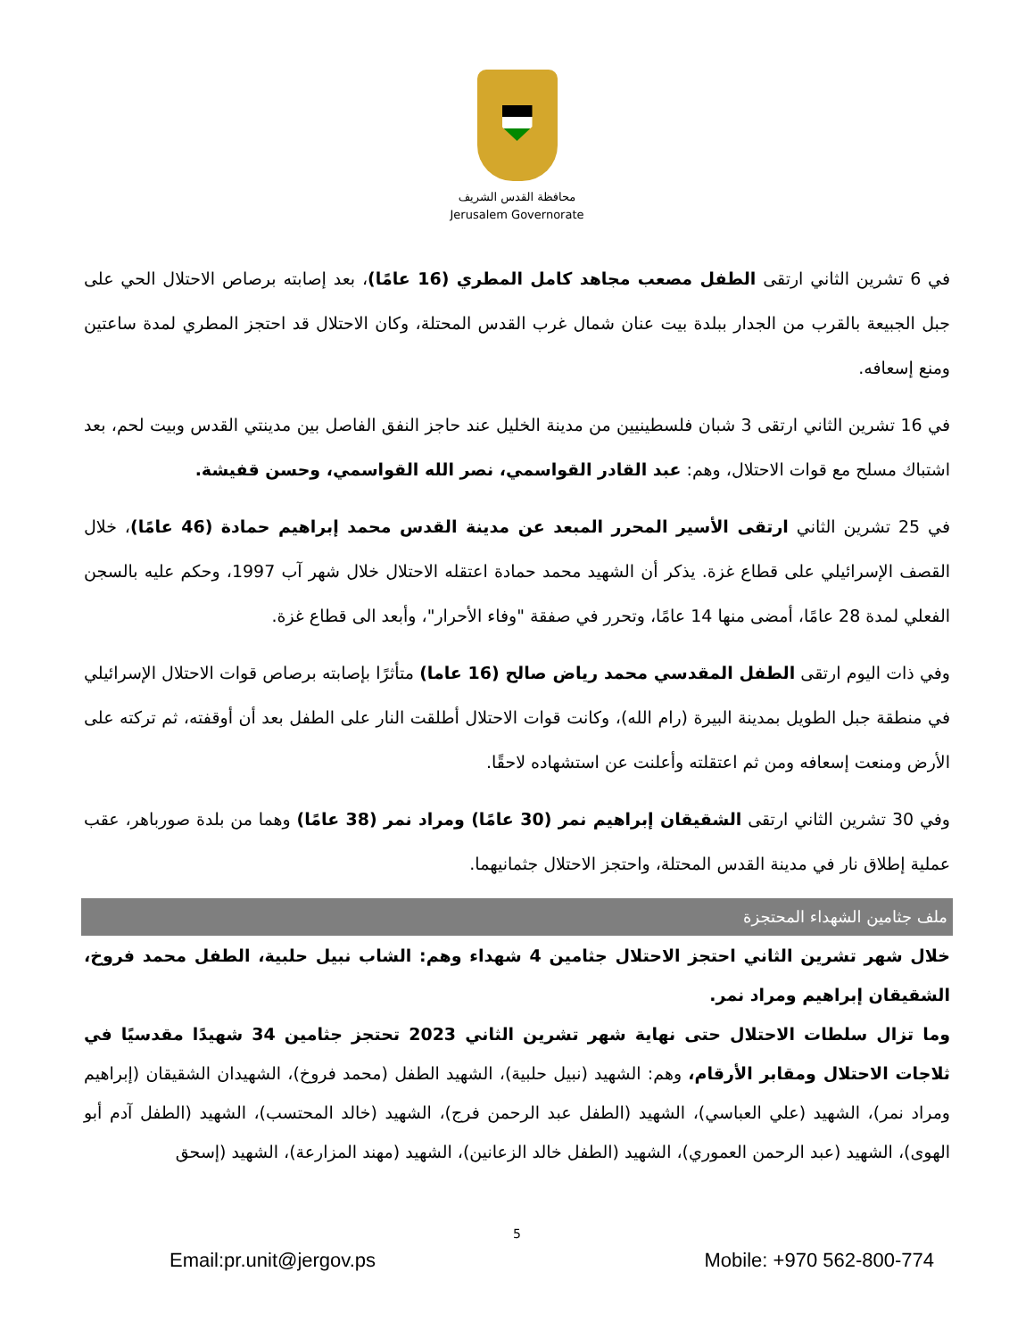محافظة القدس الشريف
Jerusalem Governorate
في 6 تشرين الثاني ارتقى الطفل مصعب مجاهد كامل المطري (16 عامًا)، بعد إصابته برصاص الاحتلال الحي على جبل الجبيعة بالقرب من الجدار ببلدة بيت عنان شمال غرب القدس المحتلة، وكان الاحتلال قد احتجز المطري لمدة ساعتين ومنع إسعافه.
في 16 تشرين الثاني ارتقى 3 شبان فلسطينيين من مدينة الخليل عند حاجز النفق الفاصل بين مدينتي القدس وبيت لحم، بعد اشتباك مسلح مع قوات الاحتلال، وهم: عبد القادر القواسمي، نصر الله القواسمي، وحسن قفيشة.
في 25 تشرين الثاني ارتقى الأسير المحرر المبعد عن مدينة القدس محمد إبراهيم حمادة (46 عامًا)، خلال القصف الإسرائيلي على قطاع غزة. يذكر أن الشهيد محمد حمادة اعتقله الاحتلال خلال شهر آب 1997، وحكم عليه بالسجن الفعلي لمدة 28 عامًا، أمضى منها 14 عامًا، وتحرر في صفقة "وفاء الأحرار"، وأبعد الى قطاع غزة.
وفي ذات اليوم ارتقى الطفل المقدسي محمد رياض صالح (16 عاما) متأثرًا بإصابته برصاص قوات الاحتلال الإسرائيلي في منطقة جبل الطويل بمدينة البيرة (رام الله)، وكانت قوات الاحتلال أطلقت النار على الطفل بعد أن أوقفته، ثم تركته على الأرض ومنعت إسعافه ومن ثم اعتقلته وأعلنت عن استشهاده لاحقًا.
وفي 30 تشرين الثاني ارتقى الشقيقان إبراهيم نمر (30 عامًا) ومراد نمر (38 عامًا) وهما من بلدة صورباهر، عقب عملية إطلاق نار في مدينة القدس المحتلة، واحتجز الاحتلال جثمانيهما.
ملف جثامين الشهداء المحتجزة
خلال شهر تشرين الثاني احتجز الاحتلال جثامين 4 شهداء وهم: الشاب نبيل حلبية، الطفل محمد فروخ، الشقيقان إبراهيم ومراد نمر.
وما تزال سلطات الاحتلال حتى نهاية شهر تشرين الثاني 2023 تحتجز جثامين 34 شهيدًا مقدسيًا في ثلاجات الاحتلال ومقابر الأرقام، وهم: الشهيد (نبيل حلبية)، الشهيد الطفل (محمد فروخ)، الشهيدان الشقيقان (إبراهيم ومراد نمر)، الشهيد (علي العباسي)، الشهيد (الطفل عبد الرحمن فرج)، الشهيد (خالد المحتسب)، الشهيد (الطفل آدم أبو الهوى)، الشهيد (عبد الرحمن العموري)، الشهيد (الطفل خالد الزعانين)، الشهيد (مهند المزارعة)، الشهيد (إسحق
5
Email:pr.unit@jergov.ps Mobile: +970 562-800-774